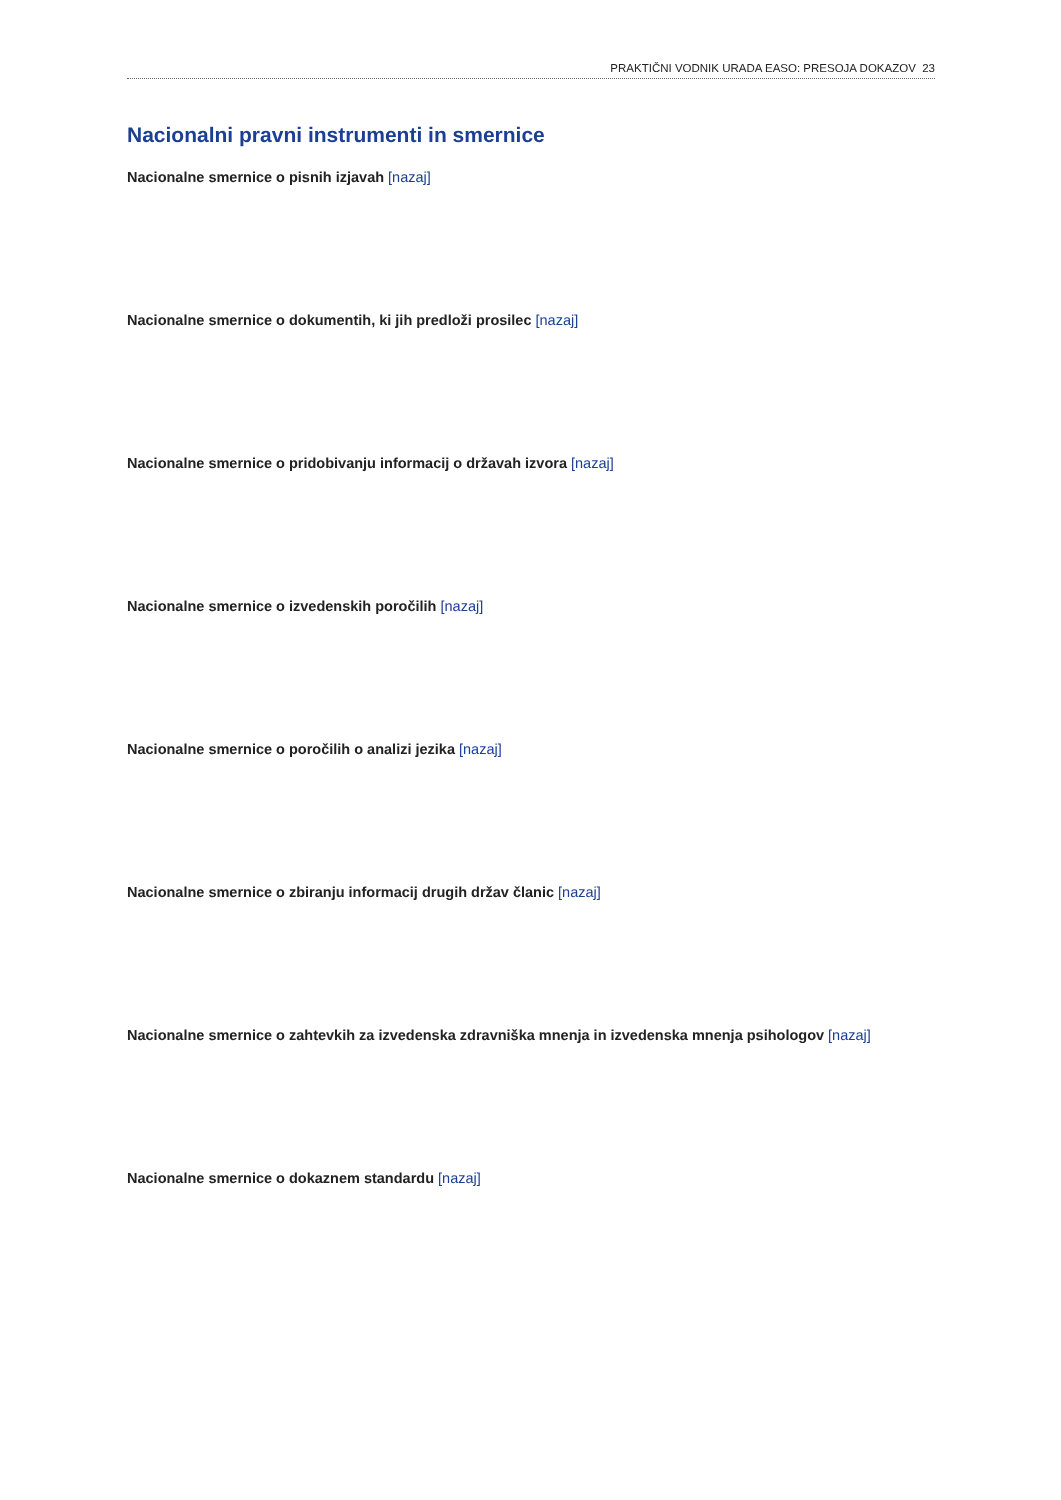PRAKTIČNI VODNIK URADA EASO: PRESOJA DOKAZOV 23
Nacionalni pravni instrumenti in smernice
Nacionalne smernice o pisnih izjavah [nazaj]
Nacionalne smernice o dokumentih, ki jih predloži prosilec [nazaj]
Nacionalne smernice o pridobivanju informacij o državah izvora [nazaj]
Nacionalne smernice o izvedenskih poročilih [nazaj]
Nacionalne smernice o poročilih o analizi jezika [nazaj]
Nacionalne smernice o zbiranju informacij drugih držav članic [nazaj]
Nacionalne smernice o zahtevkih za izvedenska zdravniška mnenja in izvedenska mnenja psihologov [nazaj]
Nacionalne smernice o dokaznem standardu [nazaj]